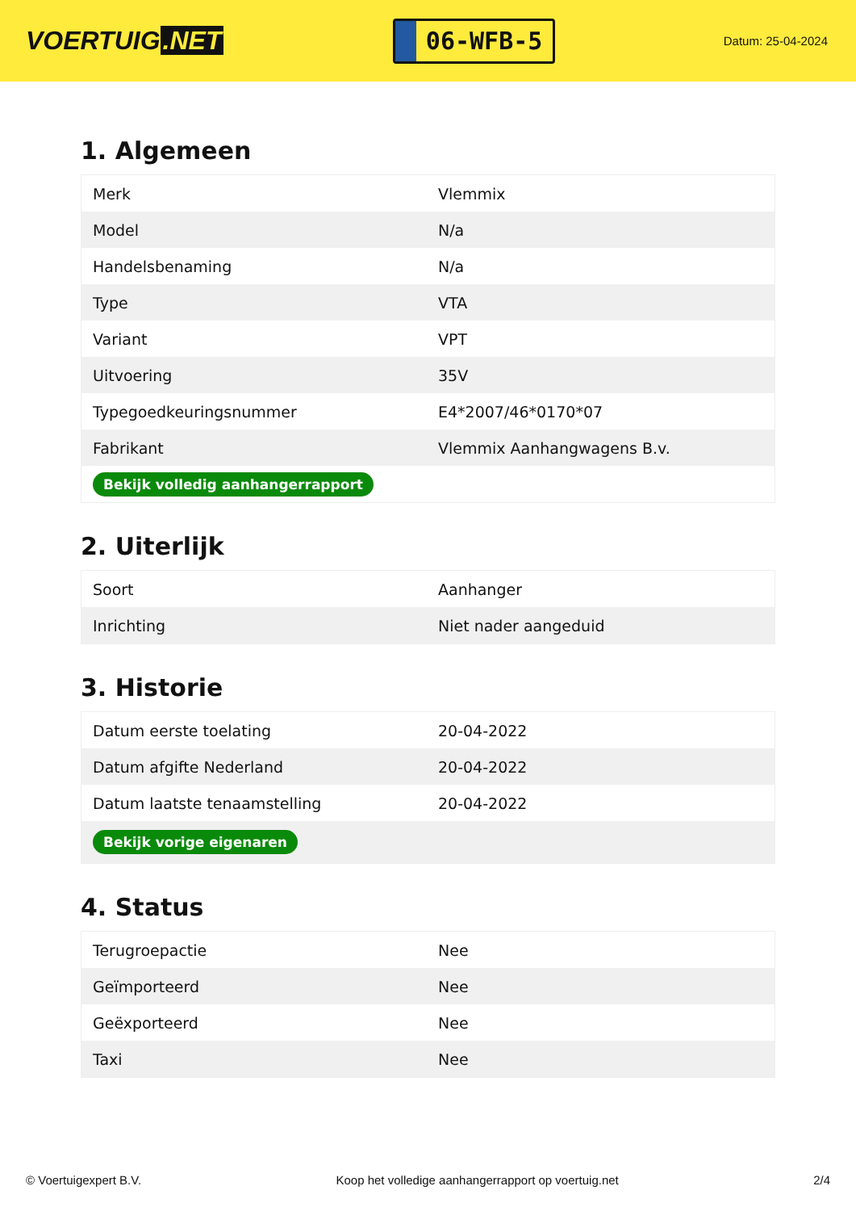VOERTUIG.NET
06-WFB-5
Datum: 25-04-2024
1. Algemeen
| Merk | Vlemmix |
| Model | N/a |
| Handelsbenaming | N/a |
| Type | VTA |
| Variant | VPT |
| Uitvoering | 35V |
| Typegoedkeuringsnummer | E4*2007/46*0170*07 |
| Fabrikant | Vlemmix Aanhangwagens B.v. |
| Bekijk volledig aanhangerrapport | |
2. Uiterlijk
| Soort | Aanhanger |
| Inrichting | Niet nader aangeduid |
3. Historie
| Datum eerste toelating | 20-04-2022 |
| Datum afgifte Nederland | 20-04-2022 |
| Datum laatste tenaamstelling | 20-04-2022 |
| Bekijk vorige eigenaren | |
4. Status
| Terugroepactie | Nee |
| Geïmporteerd | Nee |
| Geëxporteerd | Nee |
| Taxi | Nee |
© Voertuigexpert B.V. Koop het volledige aanhangerrapport op voertuig.net 2/4